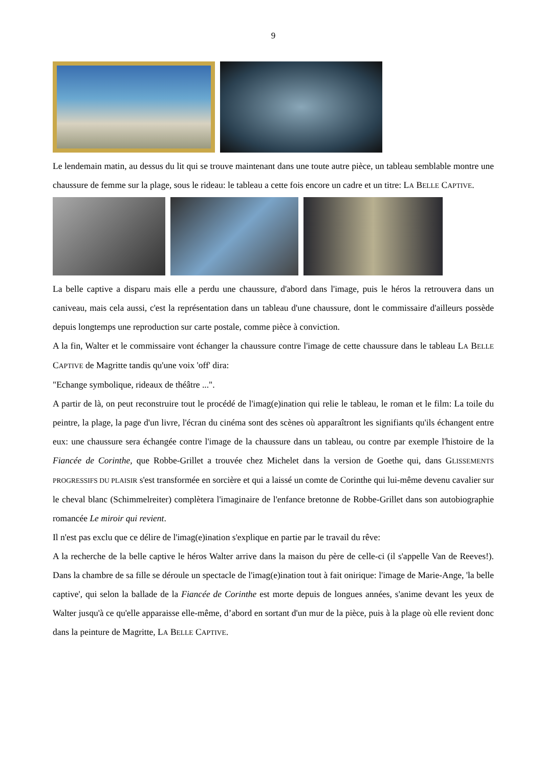9
Le lendemain matin, au dessus du lit qui se trouve maintenant dans une toute autre pièce, un tableau semblable montre une chaussure de femme sur la plage, sous le rideau: le tableau a cette fois encore un cadre et un titre: LA BELLE CAPTIVE.
La belle captive a disparu mais elle a perdu une chaussure, d'abord dans l'image, puis le héros la retrouvera dans un caniveau, mais cela aussi, c'est la représentation dans un tableau d'une chaussure, dont le commissaire d'ailleurs possède depuis longtemps une reproduction sur carte postale, comme pièce à conviction.
A la fin, Walter et le commissaire vont échanger la chaussure contre l'image de cette chaussure dans le tableau LA BELLE CAPTIVE de Magritte tandis qu'une voix 'off' dira:
"Echange symbolique, rideaux de théâtre ...".
A partir de là, on peut reconstruire tout le procédé de l'imag(e)ination qui relie le tableau, le roman et le film: La toile du peintre, la plage, la page d'un livre, l'écran du cinéma sont des scènes où apparaîtront les signifiants qu'ils échangent entre eux: une chaussure sera échangée contre l'image de la chaussure dans un tableau, ou contre par exemple l'histoire de la Fiancée de Corinthe, que Robbe-Grillet a trouvée chez Michelet dans la version de Goethe qui, dans GLISSEMENTS PROGRESSIFS DU PLAISIR s'est transformée en sorcière et qui a laissé un comte de Corinthe qui lui-même devenu cavalier sur le cheval blanc (Schimmelreiter) complètera l'imaginaire de l'enfance bretonne de Robbe-Grillet dans son autobiographie romancée Le miroir qui revient.
Il n'est pas exclu que ce délire de l'imag(e)ination s'explique en partie par le travail du rêve:
A la recherche de la belle captive le héros Walter arrive dans la maison du père de celle-ci (il s'appelle Van de Reeves!). Dans la chambre de sa fille se déroule un spectacle de l'imag(e)ination tout à fait onirique: l'image de Marie-Ange, 'la belle captive', qui selon la ballade de la Fiancée de Corinthe est morte depuis de longues années, s'anime devant les yeux de Walter jusqu'à ce qu'elle apparaisse elle-même, d’abord en sortant d'un mur de la pièce, puis à la plage où elle revient donc dans la peinture de Magritte, LA BELLE CAPTIVE.